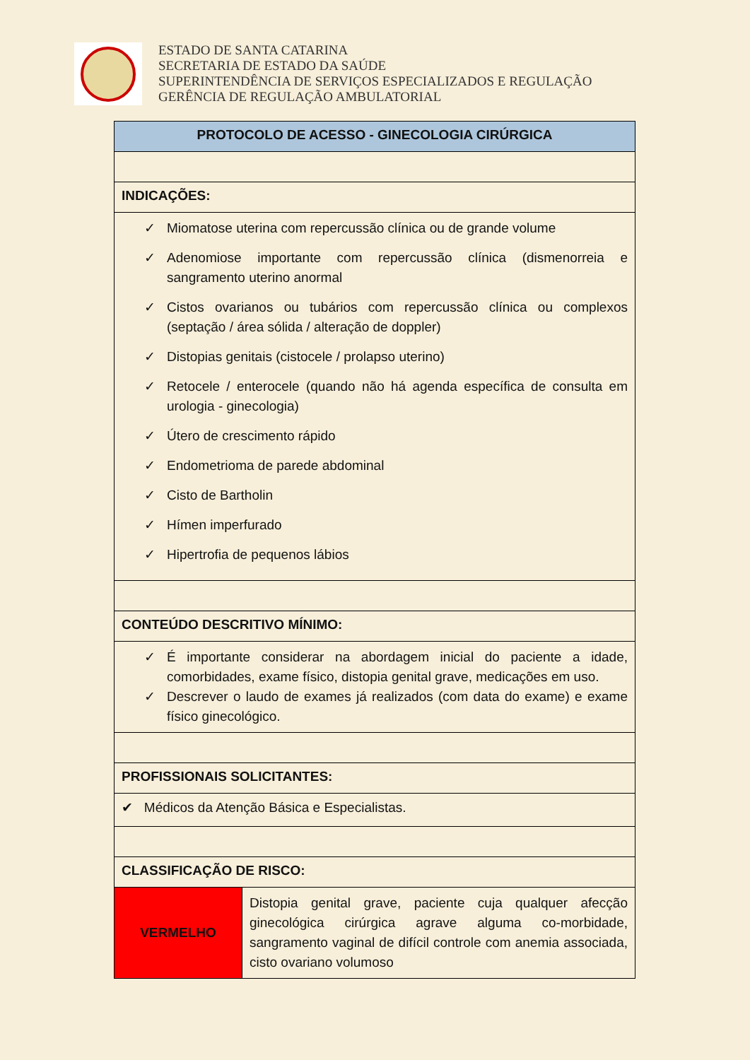ESTADO DE SANTA CATARINA
SECRETARIA DE ESTADO DA SAÚDE
SUPERINTENDÊNCIA DE SERVIÇOS ESPECIALIZADOS E REGULAÇÃO
GERÊNCIA DE REGULAÇÃO AMBULATORIAL
| PROTOCOLO DE ACESSO - GINECOLOGIA CIRÚRGICA | |
| INDICAÇÕES: | |
| ✓ Miomatose uterina com repercussão clínica ou de grande volume ✓ Adenomiose importante com repercussão clínica (dismenorreia e sangramento uterino anormal ✓ Cistos ovarianos ou tubários com repercussão clínica ou complexos (septação / área sólida / alteração de doppler) ✓ Distopias genitais (cistocele / prolapso uterino) ✓ Retocele / enterocele (quando não há agenda específica de consulta em urologia - ginecologia) ✓ Útero de crescimento rápido ✓ Endometrioma de parede abdominal ✓ Cisto de Bartholin ✓ Hímen imperfurado ✓ Hipertrofia de pequenos lábios | |
| CONTEÚDO DESCRITIVO MÍNIMO: | |
| ✓ É importante considerar na abordagem inicial do paciente a idade, comorbidades, exame físico, distopia genital grave, medicações em uso. ✓ Descrever o laudo de exames já realizados (com data do exame) e exame físico ginecológico. | |
| PROFISSIONAIS SOLICITANTES: | |
| ✔ Médicos da Atenção Básica e Especialistas. | |
| CLASSIFICAÇÃO DE RISCO: | |
| VERMELHO | Distopia genital grave, paciente cuja qualquer afecção ginecológica cirúrgica agrave alguma co-morbidade, sangramento vaginal de difícil controle com anemia associada, cisto ovariano volumoso |